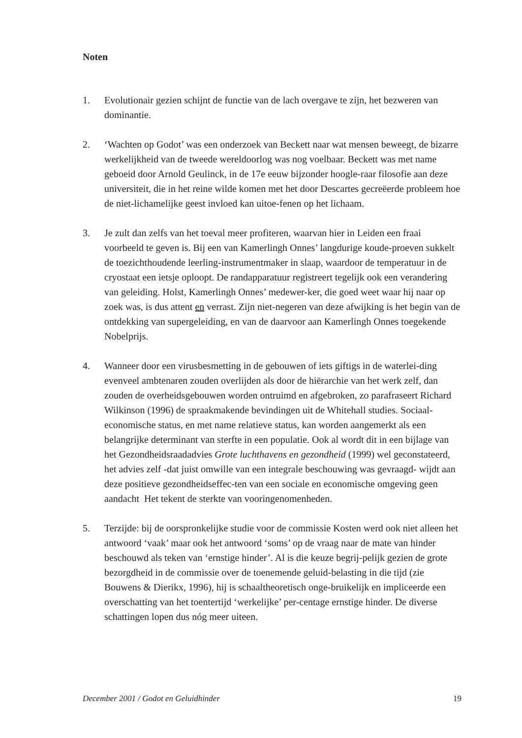Noten
1. Evolutionair gezien schijnt de functie van de lach overgave te zijn, het bezweren van dominantie.
2. ‘Wachten op Godot’ was een onderzoek van Beckett naar wat mensen beweegt, de bizarre werkelijkheid van de tweede wereldoorlog was nog voelbaar. Beckett was met name geboeid door Arnold Geulinck, in de 17e eeuw bijzonder hoogle-raar filosofie aan deze universiteit, die in het reine wilde komen met het door Descartes gecreëerde probleem hoe de niet-lichamelijke geest invloed kan uitoe-fenen op het lichaam.
3. Je zult dan zelfs van het toeval meer profiteren, waarvan hier in Leiden een fraai voorbeeld te geven is. Bij een van Kamerlingh Onnes’ langdurige koude-proeven sukkelt de toezichthoudende leerling-instrumentmaker in slaap, waardoor de temperatuur in de cryostaat een ietsje oploopt. De randapparatuur registreert tegelijk ook een verandering van geleiding. Holst, Kamerlingh Onnes’ medewer-ker, die goed weet waar hij naar op zoek was, is dus attent en verrast. Zijn niet-negeren van deze afwijking is het begin van de ontdekking van supergeleiding, en van de daarvoor aan Kamerlingh Onnes toegekende Nobelprijs.
4. Wanneer door een virusbesmetting in de gebouwen of iets giftigs in de waterlei-ding evenveel ambtenaren zouden overlijden als door de hiërarchie van het werk zelf, dan zouden de overheidsgebouwen worden ontruimd en afgebroken, zo parafraseert Richard Wilkinson (1996) de spraakmakende bevindingen uit de Whitehall studies. Sociaal-economische status, en met name relatieve status, kan worden aangemerkt als een belangrijke determinant van sterfte in een populatie. Ook al wordt dit in een bijlage van het Gezondheidsraadadvies Grote luchthavens en gezondheid (1999) wel geconstateerd, het advies zelf -dat juist omwille van een integrale beschouwing was gevraagd- wijdt aan deze positieve gezondheidseffec-ten van een sociale en economische omgeving geen aandacht Het tekent de sterkte van vooringenomenheden.
5. Terzijde: bij de oorspronkelijke studie voor de commissie Kosten werd ook niet alleen het antwoord ‘vaak’ maar ook het antwoord ‘soms’ op de vraag naar de mate van hinder beschouwd als teken van ‘ernstige hinder’. Al is die keuze begrij-pelijk gezien de grote bezorgdheid in de commissie over de toenemende geluid-belasting in die tijd (zie Bouwens & Dierikx, 1996), hij is schaaltheoretisch onge-bruikelijk en impliceerde een overschatting van het toentertijd ‘werkelijke’ per-centage ernstige hinder. De diverse schattingen lopen dus nóg meer uiteen.
December 2001 / Godot en Geluidhinder 19